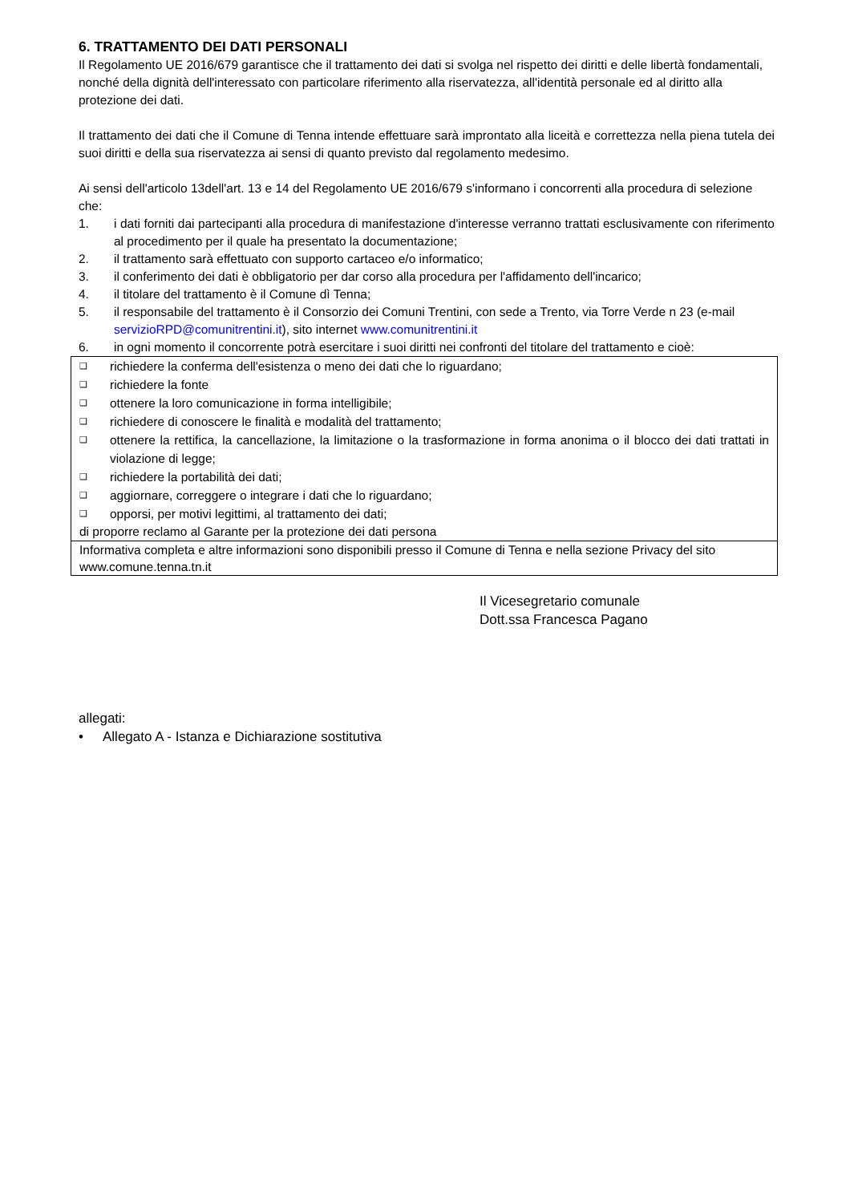6. TRATTAMENTO DEI DATI PERSONALI
Il Regolamento UE 2016/679 garantisce che il trattamento dei dati si svolga nel rispetto dei diritti e delle libertà fondamentali, nonché della dignità dell'interessato con particolare riferimento alla riservatezza, all'identità personale ed al diritto alla protezione dei dati.
Il trattamento dei dati che il Comune di Tenna intende effettuare sarà improntato alla liceità e correttezza nella piena tutela dei suoi diritti e della sua riservatezza ai sensi di quanto previsto dal regolamento medesimo.
Ai sensi dell'articolo 13dell'art. 13 e 14 del Regolamento UE 2016/679 s'informano i concorrenti alla procedura di selezione che:
1. i dati forniti dai partecipanti alla procedura di manifestazione d'interesse verranno trattati esclusivamente con riferimento al procedimento per il quale ha presentato la documentazione;
2. il trattamento sarà effettuato con supporto cartaceo e/o informatico;
3. il conferimento dei dati è obbligatorio per dar corso alla procedura per l'affidamento dell'incarico;
4. il titolare del trattamento è il Comune dì Tenna;
5. il responsabile del trattamento è il Consorzio dei Comuni Trentini, con sede a Trento, via Torre Verde n 23 (e-mail servizioRPD@comunitrentini.it), sito internet www.comunitrentini.it
6. in ogni momento il concorrente potrà esercitare i suoi diritti nei confronti del titolare del trattamento e cioè:
❑ richiedere la conferma dell'esistenza o meno dei dati che lo riguardano;
❑ richiedere la fonte
❑ ottenere la loro comunicazione in forma intelligibile;
❑ richiedere di conoscere le finalità e modalità del trattamento;
❑ ottenere la rettifica, la cancellazione, la limitazione o la trasformazione in forma anonima o il blocco dei dati trattati in violazione di legge;
❑ richiedere la portabilità dei dati;
❑ aggiornare, correggere o integrare i dati che lo riguardano;
❑ opporsi, per motivi legittimi, al trattamento dei dati;
di proporre reclamo al Garante per la protezione dei dati persona
Informativa completa e altre informazioni sono disponibili presso il Comune di Tenna e nella sezione Privacy del sito www.comune.tenna.tn.it
Il Vicesegretario comunale
Dott.ssa Francesca Pagano
allegati:
• Allegato A - Istanza e Dichiarazione sostitutiva